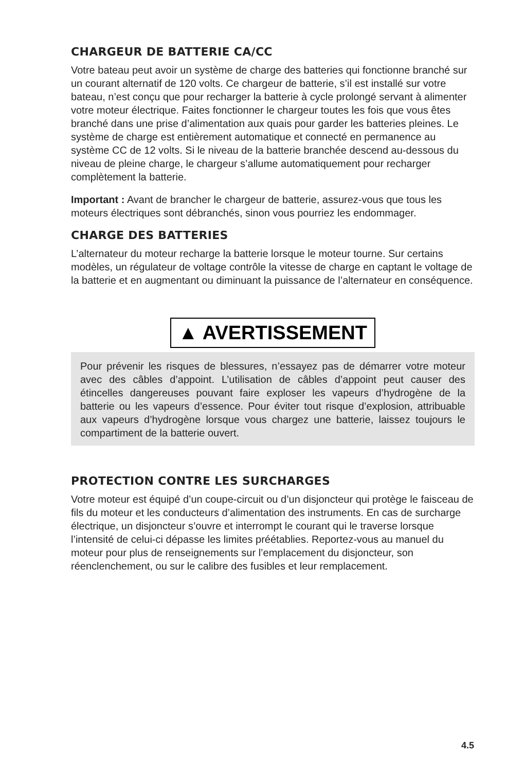CHARGEUR DE BATTERIE CA/CC
Votre bateau peut avoir un système de charge des batteries qui fonctionne branché sur un courant alternatif de 120 volts. Ce chargeur de batterie, s’il est installé sur votre bateau, n’est conçu que pour recharger la batterie à cycle prolongé servant à alimenter votre moteur électrique. Faites fonctionner le chargeur toutes les fois que vous êtes branché dans une prise d’alimentation aux quais pour garder les batteries pleines. Le système de charge est entièrement automatique et connecté en permanence au système CC de 12 volts. Si le niveau de la batterie branchée descend au-dessous du niveau de pleine charge, le chargeur s’allume automatiquement pour recharger complètement la batterie.
Important : Avant de brancher le chargeur de batterie, assurez-vous que tous les moteurs électriques sont débranchés, sinon vous pourriez les endommager.
CHARGE DES BATTERIES
L’alternateur du moteur recharge la batterie lorsque le moteur tourne. Sur certains modèles, un régulateur de voltage contrôle la vitesse de charge en captant le voltage de la batterie et en augmentant ou diminuant la puissance de l’alternateur en conséquence.
▲ AVERTISSEMENT
Pour prévenir les risques de blessures, n’essayez pas de démarrer votre moteur avec des câbles d’appoint. L’utilisation de câbles d’appoint peut causer des étincelles dangereuses pouvant faire exploser les vapeurs d’hydrogène de la batterie ou les vapeurs d’essence. Pour éviter tout risque d’explosion, attribuable aux vapeurs d’hydrogène lorsque vous chargez une batterie, laissez toujours le compartiment de la batterie ouvert.
PROTECTION CONTRE LES SURCHARGES
Votre moteur est équipé d’un coupe-circuit ou d’un disjoncteur qui protège le faisceau de fils du moteur et les conducteurs d’alimentation des instruments. En cas de surcharge électrique, un disjoncteur s’ouvre et interrompt le courant qui le traverse lorsque l’intensité de celui-ci dépasse les limites préétablies. Reportez-vous au manuel du moteur pour plus de renseignements sur l’emplacement du disjoncteur, son réenclenchement, ou sur le calibre des fusibles et leur remplacement.
4.5